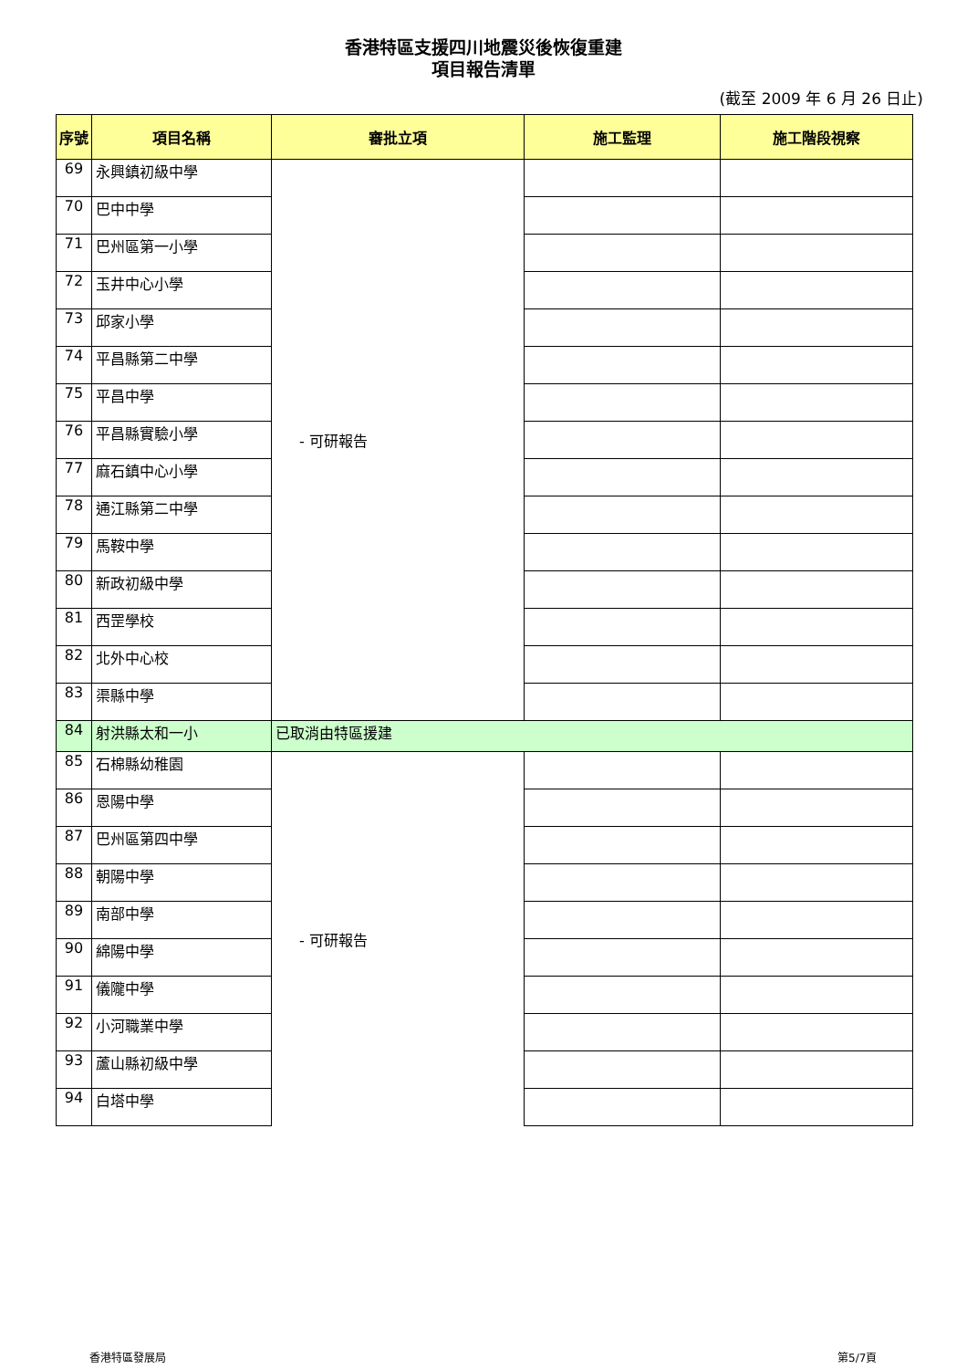香港特區支援四川地震災後恢復重建
項目報告清單
(截至 2009 年 6 月 26 日止)
| 序號 | 項目名稱 | 審批立項 | 施工監理 | 施工階段視察 |
| --- | --- | --- | --- | --- |
| 69 | 永興鎮初級中學 | - 可研報告 | | |
| 70 | 巴中中學 | | | |
| 71 | 巴州區第一小學 | | | |
| 72 | 玉井中心小學 | | | |
| 73 | 邱家小學 | | | |
| 74 | 平昌縣第二中學 | | | |
| 75 | 平昌中學 | | | |
| 76 | 平昌縣實驗小學 | | | |
| 77 | 麻石鎮中心小學 | | | |
| 78 | 通江縣第二中學 | | | |
| 79 | 馬鞍中學 | | | |
| 80 | 新政初級中學 | | | |
| 81 | 西罡學校 | | | |
| 82 | 北外中心校 | | | |
| 83 | 渠縣中學 | | | |
| 84 | 射洪縣太和一小 | 已取消由特區援建 | | |
| 85 | 石棉縣幼稚園 | - 可研報告 | | |
| 86 | 恩陽中學 | | | |
| 87 | 巴州區第四中學 | | | |
| 88 | 朝陽中學 | | | |
| 89 | 南部中學 | | | |
| 90 | 綿陽中學 | | | |
| 91 | 儀隴中學 | | | |
| 92 | 小河職業中學 | | | |
| 93 | 蘆山縣初級中學 | | | |
| 94 | 白塔中學 | | | |
香港特區發展局 第5/7頁